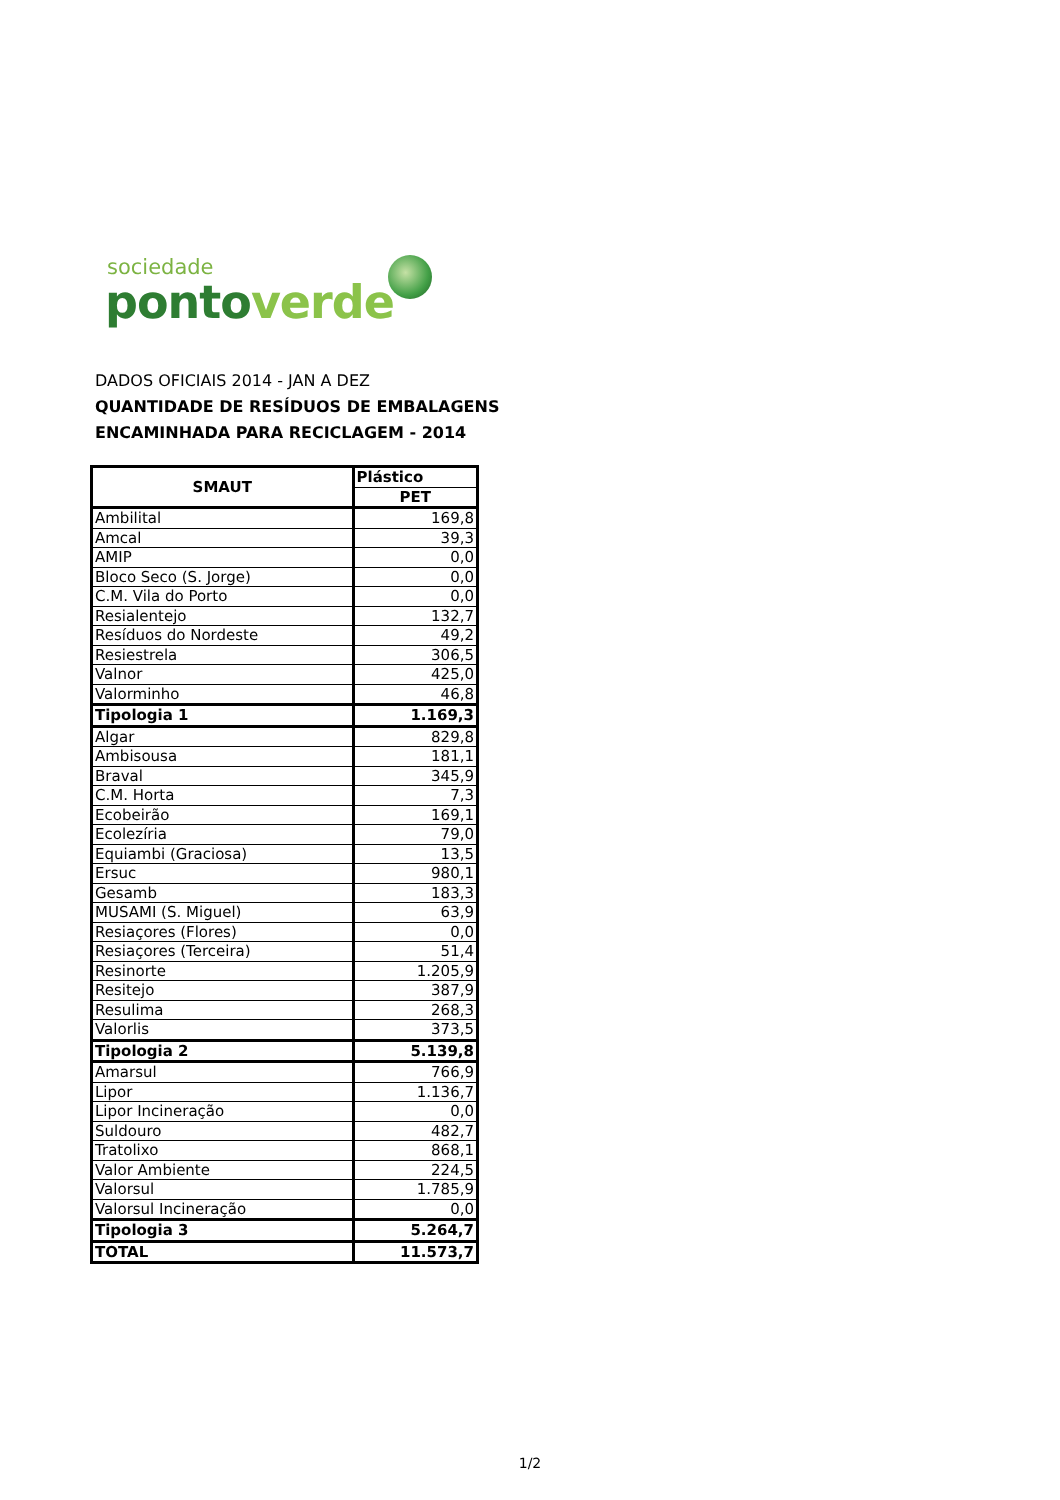sociedade
ponto verde
DADOS OFICIAIS 2014 - JAN A DEZ
QUANTIDADE DE RESÍDUOS DE EMBALAGENS
ENCAMINHADA PARA RECICLAGEM - 2014
| SMAUT | Plástico |
| --- | --- |
| | PET |
| Ambilital | 169,8 |
| Amcal | 39,3 |
| AMIP | 0,0 |
| Bloco Seco (S. Jorge) | 0,0 |
| C.M. Vila do Porto | 0,0 |
| Resialentejo | 132,7 |
| Resíduos do Nordeste | 49,2 |
| Resiestrela | 306,5 |
| Valnor | 425,0 |
| Valorminho | 46,8 |
| Tipologia 1 | 1.169,3 |
| Algar | 829,8 |
| Ambisousa | 181,1 |
| Braval | 345,9 |
| C.M. Horta | 7,3 |
| Ecobeirão | 169,1 |
| Ecolezíria | 79,0 |
| Equiambi (Graciosa) | 13,5 |
| Ersuc | 980,1 |
| Gesamb | 183,3 |
| MUSAMI (S. Miguel) | 63,9 |
| Resiaçores (Flores) | 0,0 |
| Resiaçores (Terceira) | 51,4 |
| Resinorte | 1.205,9 |
| Resitejo | 387,9 |
| Resulima | 268,3 |
| Valorlis | 373,5 |
| Tipologia 2 | 5.139,8 |
| Amarsul | 766,9 |
| Lipor | 1.136,7 |
| Lipor Incineração | 0,0 |
| Suldouro | 482,7 |
| Tratolixo | 868,1 |
| Valor Ambiente | 224,5 |
| Valorsul | 1.785,9 |
| Valorsul Incineração | 0,0 |
| Tipologia 3 | 5.264,7 |
| TOTAL | 11.573,7 |
1/2